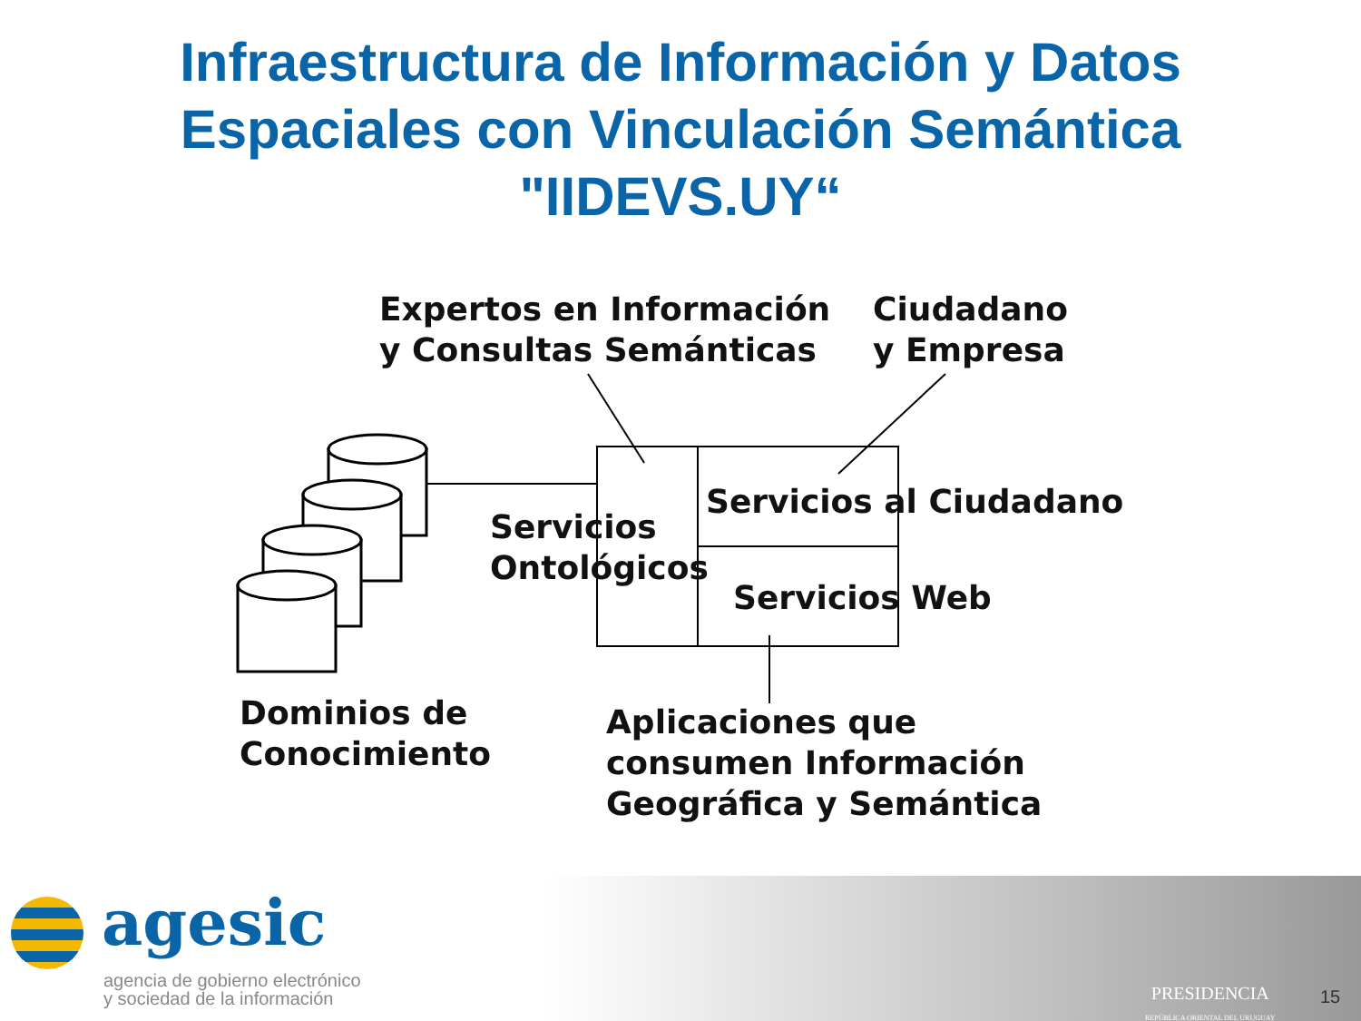Infraestructura de Información y Datos
Espaciales con Vinculación Semántica
"IIDEVS.UY“
Expertos en Información
y Consultas Semánticas
Ciudadano
y Empresa
Servicios al Ciudadano
Servicios
Ontológicos
Servicios Web
Dominios de
Conocimiento
Aplicaciones que
consumen Información
Geográfica y Semántica
agesic
agencia de gobierno electrónico
y sociedad de la información
PRESIDENCIA
REPÚBLICA ORIENTAL DEL URUGUAY
15